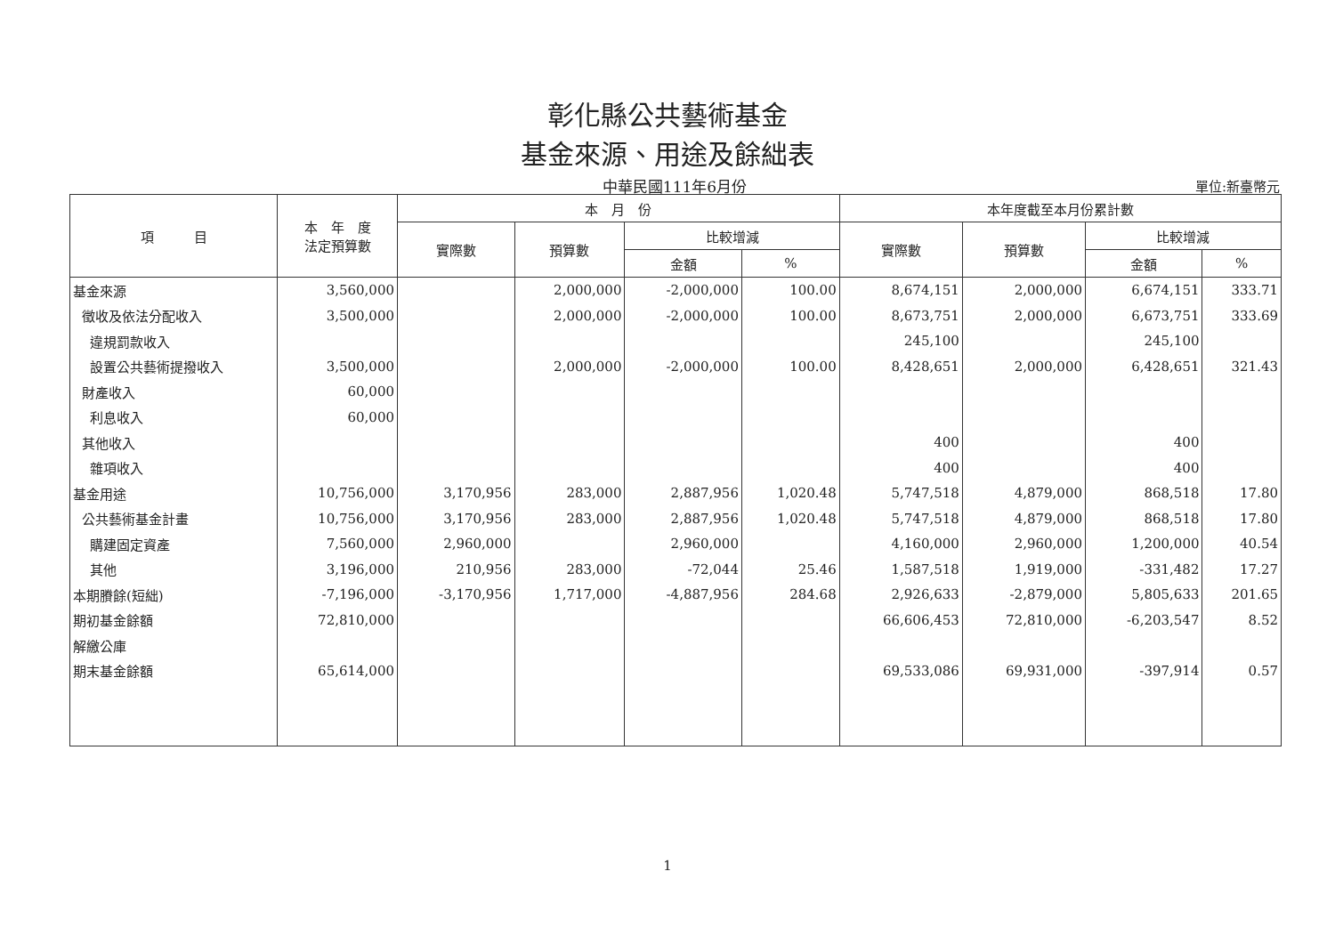彰化縣公共藝術基金
基金來源、用途及餘絀表
中華民國111年6月份
單位:新臺幣元
| 項 目 | 本 年 度 法定預算數 | 本 月 份 | | | | 本年度截至本月份累計數 | | | |
| --- | --- | --- | --- | --- | --- | --- | --- | --- | --- |
| | | 實際數 | 預算數 | 比較增減 | | 實際數 | 預算數 | 比較增減 | |
| | | | | 金額 | % | | | 金額 | % |
| 基金來源 | 3,560,000 | | 2,000,000 | -2,000,000 | 100.00 | 8,674,151 | 2,000,000 | 6,674,151 | 333.71 |
| 徵收及依法分配收入 | 3,500,000 | | 2,000,000 | -2,000,000 | 100.00 | 8,673,751 | 2,000,000 | 6,673,751 | 333.69 |
| 違規罰款收入 | | | | | | 245,100 | | 245,100 | |
| 設置公共藝術提撥收入 | 3,500,000 | | 2,000,000 | -2,000,000 | 100.00 | 8,428,651 | 2,000,000 | 6,428,651 | 321.43 |
| 財產收入 | 60,000 | | | | | | | | |
| 利息收入 | 60,000 | | | | | | | | |
| 其他收入 | | | | | | 400 | | 400 | |
| 雜項收入 | | | | | | 400 | | 400 | |
| 基金用途 | 10,756,000 | 3,170,956 | 283,000 | 2,887,956 | 1,020.48 | 5,747,518 | 4,879,000 | 868,518 | 17.80 |
| 公共藝術基金計畫 | 10,756,000 | 3,170,956 | 283,000 | 2,887,956 | 1,020.48 | 5,747,518 | 4,879,000 | 868,518 | 17.80 |
| 購建固定資產 | 7,560,000 | 2,960,000 | | 2,960,000 | | 4,160,000 | 2,960,000 | 1,200,000 | 40.54 |
| 其他 | 3,196,000 | 210,956 | 283,000 | -72,044 | 25.46 | 1,587,518 | 1,919,000 | -331,482 | 17.27 |
| 本期賸餘(短絀) | -7,196,000 | -3,170,956 | 1,717,000 | -4,887,956 | 284.68 | 2,926,633 | -2,879,000 | 5,805,633 | 201.65 |
| 期初基金餘額 | 72,810,000 | | | | | 66,606,453 | 72,810,000 | -6,203,547 | 8.52 |
| 解繳公庫 | | | | | | | | | |
| 期末基金餘額 | 65,614,000 | | | | | 69,533,086 | 69,931,000 | -397,914 | 0.57 |
1